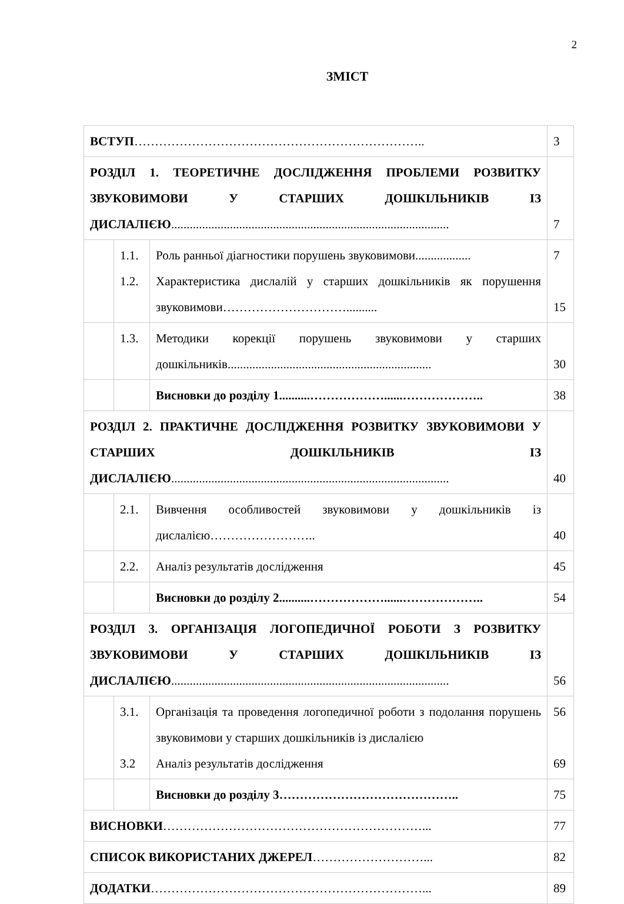2
ЗМІСТ
| ВСТУП …………………………………………………………….. | | | 3 |
| РОЗДІЛ 1. ТЕОРЕТИЧНЕ ДОСЛІДЖЕННЯ ПРОБЛЕМИ РОЗВИТКУ ЗВУКОВИМОВИ У СТАРШИХ ДОШКІЛЬНИКІВ ІЗ ДИСЛАЛІЄЮ .......................................................................................... | | | 7 |
| | 1.1. 1.2. | Роль ранньої діагностики порушень звуковимови.................. Характеристика дислалій у старших дошкільників як порушення звуковимови………………………….......... | 7 15 |
| | 1.3. | Методики корекції порушень звуковимови у старших дошкільників.................................................................. | 30 |
| | | Висновки до розділу 1..........………………......……………….. | 38 |
| РОЗДІЛ 2. ПРАКТИЧНЕ ДОСЛІДЖЕННЯ РОЗВИТКУ ЗВУКОВИМОВИ У СТАРШИХ ДОШКІЛЬНИКІВ ІЗ ДИСЛАЛІЄЮ .......................................................................................... | | | 40 |
| | 2.1. | Вивчення особливостей звуковимови у дошкільників із дислалією…………………….. | 40 |
| | 2.2. | Аналіз результатів дослідження | 45 |
| | | Висновки до розділу 2..........………………......……………….. | 54 |
| РОЗДІЛ 3. ОРГАНІЗАЦІЯ ЛОГОПЕДИЧНОЇ РОБОТИ З РОЗВИТКУ ЗВУКОВИМОВИ У СТАРШИХ ДОШКІЛЬНИКІВ ІЗ ДИСЛАЛІЄЮ .......................................................................................... | | | 56 |
| | 3.1. 3.2 | Організація та проведення логопедичної роботи з подолання порушень звуковимови у старших дошкільників із дислалією Аналіз результатів дослідження | 56 69 |
| | | Висновки до розділу 3…………………………………….. | 75 |
| ВИСНОВКИ ………………………………………………………... | | | 77 |
| СПИСОК ВИКОРИСТАНИХ ДЖЕРЕЛ ………………………... | | | 82 |
| ДОДАТКИ …………………………………………………………... | | | 89 |